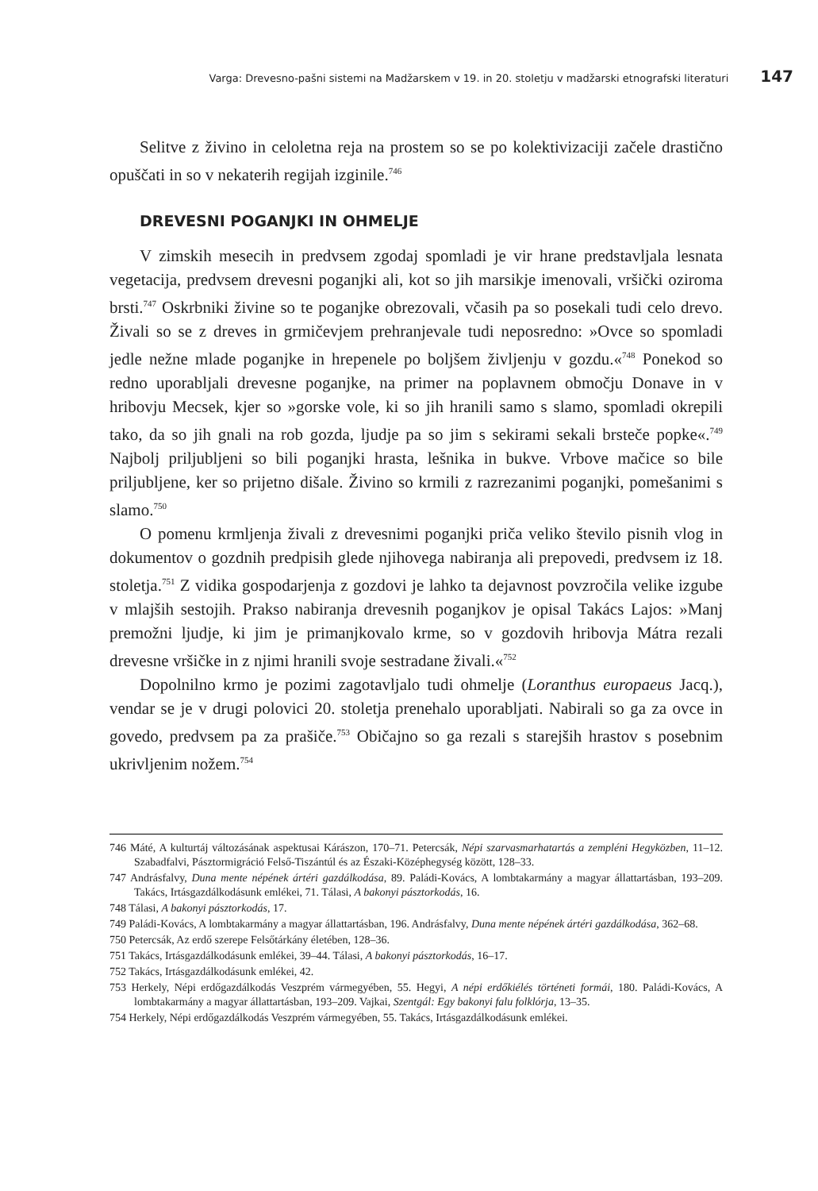Varga: Drevesno-pašni sistemi na Madžarskem v 19. in 20. stoletju v madžarski etnografski literaturi 147
Selitve z živino in celoletna reja na prostem so se po kolektivizaciji začele drastično opuščati in so v nekaterih regijah izginile.<sup>746</sup>
DREVESNI POGANJKI IN OHMELJE
V zimskih mesecih in predvsem zgodaj spomladi je vir hrane predstavljala lesnata vegetacija, predvsem drevesni poganjki ali, kot so jih marsikje imenovali, vršički oziroma brsti.<sup>747</sup> Oskrbniki živine so te poganjke obrezovali, včasih pa so posekali tudi celo drevo. Živali so se z dreves in grmičevjem prehranjevale tudi neposredno: »Ovce so spomladi jedle nežne mlade poganjke in hrepenele po boljšem življenju v gozdu.«<sup>748</sup> Ponekod so redno uporabljali drevesne poganjke, na primer na poplavnem območju Donave in v hribovju Mecsek, kjer so »gorske vole, ki so jih hranili samo s slamo, spomladi okrepili tako, da so jih gnali na rob gozda, ljudje pa so jim s sekirami sekali brsteče popke«.<sup>749</sup> Najbolj priljubljeni so bili poganjki hrasta, lešnika in bukve. Vrbove mačice so bile priljubljene, ker so prijetno dišale. Živino so krmili z razrezanimi poganjki, pomešanimi s slamo.<sup>750</sup>
O pomenu krmljenja živali z drevesnimi poganjki priča veliko število pisnih vlog in dokumentov o gozdnih predpisih glede njihovega nabiranja ali prepovedi, predvsem iz 18. stoletja.<sup>751</sup> Z vidika gospodarjenja z gozdovi je lahko ta dejavnost povzročila velike izgube v mlajših sestojih. Prakso nabiranja drevesnih poganjkov je opisal Takács Lajos: »Manj premožni ljudje, ki jim je primanjkovalo krme, so v gozdovih hribovja Mátra rezali drevesne vršičke in z njimi hranili svoje sestradane živali.«<sup>752</sup>
Dopolnilno krmo je pozimi zagotavljalo tudi ohmelje (Loranthus europaeus Jacq.), vendar se je v drugi polovici 20. stoletja prenehalo uporabljati. Nabirali so ga za ovce in govedo, predvsem pa za prašiče.<sup>753</sup> Običajno so ga rezali s starejših hrastov s posebnim ukrivljenim nožem.<sup>754</sup>
746 Máté, A kulturtáj változásának aspektusai Kárászon, 170–71. Petercsák, Népi szarvasmarhatartás a zempléni Hegyközben, 11–12. Szabadfalvi, Pásztormigráció Felső-Tiszántúl és az Északi-Középhegység között, 128–33.
747 Andrásfalvy, Duna mente népének ártéri gazdálkodása, 89. Paládi-Kovács, A lombtakarmány a magyar állattartásban, 193–209. Takács, Irtásgazdálkodásunk emlékei, 71. Tálasi, A bakonyi pásztorkodás, 16.
748 Tálasi, A bakonyi pásztorkodás, 17.
749 Paládi-Kovács, A lombtakarmány a magyar állattartásban, 196. Andrásfalvy, Duna mente népének ártéri gazdálkodása, 362–68.
750 Petercsák, Az erdő szerepe Felsőtárkány életében, 128–36.
751 Takács, Irtásgazdálkodásunk emlékei, 39–44. Tálasi, A bakonyi pásztorkodás, 16–17.
752 Takács, Irtásgazdálkodásunk emlékei, 42.
753 Herkely, Népi erdőgazdálkodás Veszprém vármegyében, 55. Hegyi, A népi erdőkiélés történeti formái, 180. Paládi-Kovács, A lombtakarmány a magyar állattartásban, 193–209. Vajkai, Szentgál: Egy bakonyi falu folklórja, 13–35.
754 Herkely, Népi erdőgazdálkodás Veszprém vármegyében, 55. Takács, Irtásgazdálkodásunk emlékei.